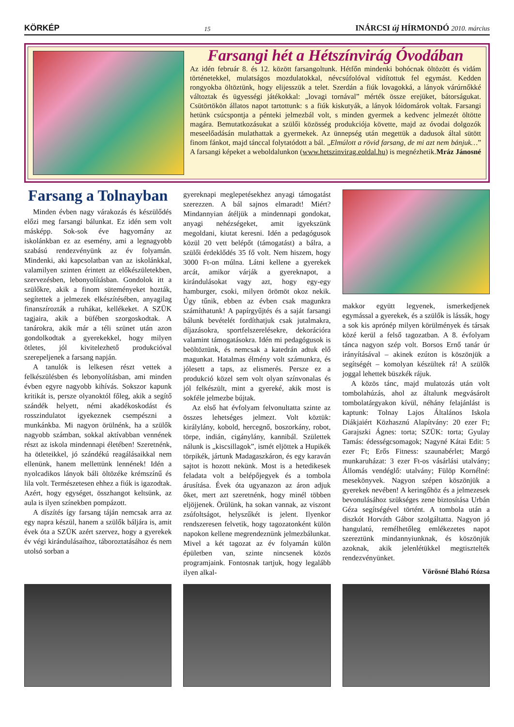KÖRKÉP 15 INÁRCSI új HÍRMONDÓ 2010. március
Farsangi hét a Hétszínvirág Óvodában
Az idén február 8. és 12. között farsangoltunk. Hétfőn mindenki bohócnak öltözött és vidám történetekkel, mulatságos mozdulatokkal, névcsúfolóval vidítottuk fel egymást. Kedden rongyokba öltöztünk, hogy elijesszük a telet. Szerdán a fiúk lovagokká, a lányok várúrnőkké változtak és ügyességi játékokkal: „lovagi tornával” mérték össze erejüket, bátorságukat. Csütörtökön állatos napot tartottunk: s a fiúk kiskutyák, a lányok lóidomárok voltak. Farsangi hetünk csúcspontja a pénteki jelmezbál volt, s minden gyermek a kedvenc jelmezét öltötte magára. Bemutatkozásukat a szülői közösség produkciója követte, majd az óvodai dolgozók meseelőadásán mulathattak a gyermekek. Az ünnepség után megettük a dadusok által sütött finom fánkot, majd tánccal folytatódott a bál. „Elmúlott a rövid farsang, de mi azt nem bánjuk…” A farsangi képeket a weboldalunkon (www.hetszinvirag.eoldal.hu) is megnézhetik. Mráz Jánosné
Farsang a Tolnayban
Minden évben nagy várakozás és készülődés előzi meg farsangi bálunkat. Ez idén sem volt másképp. Sok-sok éve hagyomány az iskolánkban ez az esemény, ami a legnagyobb szabású rendezvényünk az év folyamán. Mindenki, aki kapcsolatban van az iskolánkkal, valamilyen szinten érintett az előkészületekben, szervezésben, lebonyolításban. Gondolok itt a szülőkre, akik a finom süteményeket hozták, segítettek a jelmezek elkészítésében, anyagilag finanszírozták a ruhákat, kellékeket. A SZÜK tagjaira, akik a büfében szorgoskodtak. A tanárokra, akik már a téli szünet után azon gondolkodtak a gyerekekkel, hogy milyen ötletes, jól kivitelezhető produkcióval szerepeljenek a farsang napján.
A tanulók is lelkesen részt vettek a felkészülésben és lebonyolításban, ami minden évben egyre nagyobb kihívás. Sokszor kapunk kritikát is, persze olyanoktól főleg, akik a segítő szándék helyett, némi akadékoskodást és rosszindulatot igyekeznek csempészni a munkánkba. Mi nagyon örülnénk, ha a szülők nagyobb számban, sokkal aktívabban vennének részt az iskola mindennapi életében! Szeretnénk, ha ötleteikkel, jó szándékú reagálásaikkal nem ellenünk, hanem mellettünk lennének! Idén a nyolcadikos lányok báli öltözéke krémszínű és lila volt. Természetesen ehhez a fiúk is igazodtak. Azért, hogy egységet, összhangot keltsünk, az aula is ilyen színekben pompázott.
A díszítés így farsang táján nemcsak arra az egy napra készül, hanem a szülők báljára is, amit évek óta a SZÜK azért szervez, hogy a gyerekek év végi kirándulásaihoz, táboroztatásához és nem utolsó sorban a
gyereknapi meglepetésekhez anyagi támogatást szerezzen. A bál sajnos elmaradt! Miért? Mindannyian átéljük a mindennapi gondokat, anyagi nehézségeket, amit igyekszünk megoldani, kiutat keresni. Idén a pedagógusok közül 20 vett belépőt (támogatást) a bálra, a szülői érdeklődés 35 fő volt. Nem hiszem, hogy 3000 Ft-on múlna. Látni kellene a gyerekek arcát, amikor várják a gyereknapot, a kirándulásokat vagy azt, hogy egy-egy hamburger, csoki, milyen örömöt okoz nekik. Úgy tűnik, ebben az évben csak magunkra számíthatunk! A papírgyűjtés és a saját farsangi bálunk bevételét fordíthatjuk csak jutalmakra, díjazásokra, sportfelszerelésekre, dekorációra valamint támogatásokra. Idén mi pedagógusok is beöltöztünk, és nemcsak a katedrán adtuk elő magunkat. Hatalmas élmény volt számunkra, és jólesett a taps, az elismerés. Persze ez a produkció közel sem volt olyan színvonalas és jól felkészült, mint a gyereké, akik most is sokféle jelmezbe bújtak.
Az első hat évfolyam felvonultatta szinte az összes lehetséges jelmezt. Volt köztük: királylány, kobold, hercegnő, boszorkány, robot, törpe, indián, cigánylány, kannibál. Születtek nálunk is „kiscsillagok”, ismét eljöttek a Hupikék törpikék, jártunk Madagaszkáron, és egy karaván sajtot is hozott nekünk. Most is a hetedikesek feladata volt a belépőjegyek és a tombola árusítása. Évek óta ugyanazon az áron adjuk őket, mert azt szeretnénk, hogy minél többen eljöjjenek. Örülünk, ha sokan vannak, az viszont zsúfoltságot, helyszűkét is jelent. Ilyenkor rendszeresen felvetik, hogy tagozatonként külön napokon kellene megrendeznünk jelmezbálunkat. Mivel a két tagozat az év folyamán külön épületben van, szinte nincsenek közös programjaink. Fontosnak tartjuk, hogy legalább ilyen alkal-
makkor együtt legyenek, ismerkedjenek egymással a gyerekek, és a szülők is lássák, hogy a sok kis aprónép milyen körülmények és társak közé kerül a felső tagozatban. A 8. évfolyam tánca nagyon szép volt. Borsos Ernő tanár úr irányításával – akinek ezúton is köszönjük a segítségét – komolyan készültek rá! A szülők joggal lehettek büszkék rájuk.
A közös tánc, majd mulatozás után volt tombolahúzás, ahol az általunk megvásárolt tombolatárgyakon kívül, néhány felajánlást is kaptunk: Tolnay Lajos Általános Iskola Diákjaiért Közhasznú Alapítvány: 20 ezer Ft; Garajszki Ágnes: torta; SZÜK: torta; Gyulay Tamás: édességcsomagok; Nagyné Kátai Edit: 5 ezer Ft; Erős Fitness: szaunabérlet; Margó munkaruházat: 3 ezer Ft-os vásárlási utalvány; Állomás vendéglő: utalvány; Fülöp Kornélné: mesekönyvek. Nagyon szépen köszönjük a gyerekek nevében! A keringőhöz és a jelmezesek bevonulásához szükséges zene biztosítása Urbán Géza segítségével történt. A tombola után a diszkót Horváth Gábor szolgáltatta. Nagyon jó hangulatú, remélhetőleg emlékezetes napot szereztünk mindannyiunknak, és köszönjük azoknak, akik jelenlétükkel megtisztelték rendezvényünket.
Vörösné Blahó Rózsa